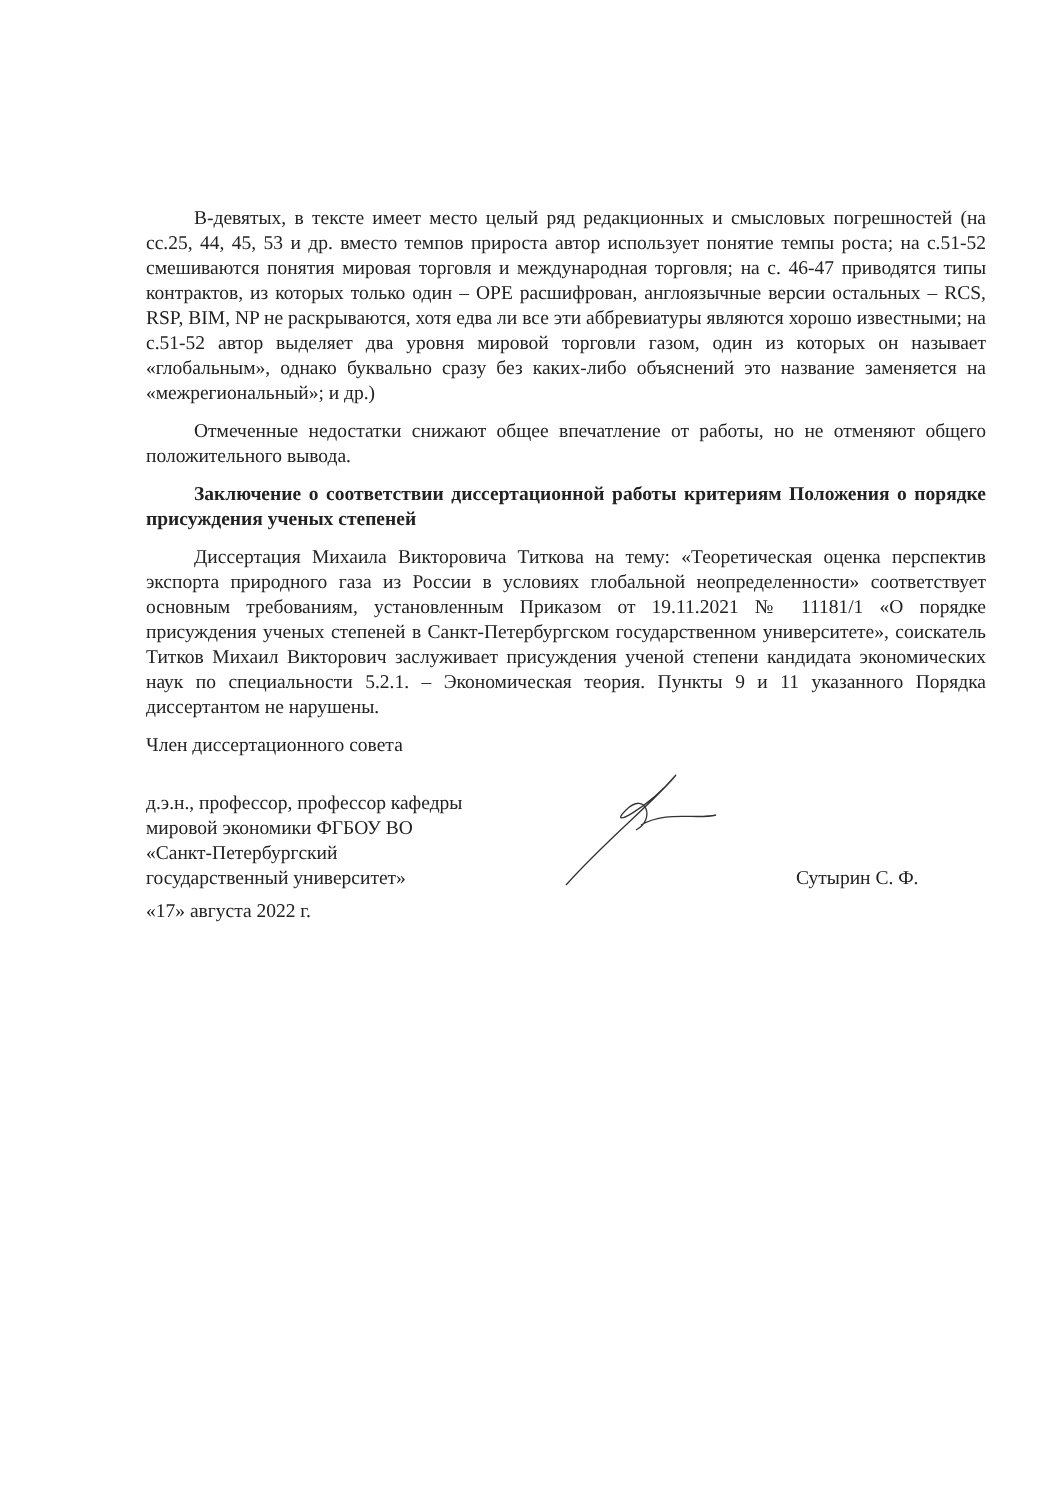В-девятых, в тексте имеет место целый ряд редакционных и смысловых погрешностей (на сс.25, 44, 45, 53 и др. вместо темпов прироста автор использует понятие темпы роста; на с.51-52 смешиваются понятия мировая торговля и международная торговля; на с. 46-47 приводятся типы контрактов, из которых только один – OPE расшифрован, англоязычные версии остальных – RCS, RSP, BIM, NP не раскрываются, хотя едва ли все эти аббревиатуры являются хорошо известными; на с.51-52 автор выделяет два уровня мировой торговли газом, один из которых он называет «глобальным», однако буквально сразу без каких-либо объяснений это название заменяется на «межрегиональный»; и др.)
Отмеченные недостатки снижают общее впечатление от работы, но не отменяют общего положительного вывода.
Заключение о соответствии диссертационной работы критериям Положения о порядке присуждения ученых степеней
Диссертация Михаила Викторовича Титкова на тему: «Теоретическая оценка перспектив экспорта природного газа из России в условиях глобальной неопределенности» соответствует основным требованиям, установленным Приказом от 19.11.2021 № 11181/1 «О порядке присуждения ученых степеней в Санкт-Петербургском государственном университете», соискатель Титков Михаил Викторович заслуживает присуждения ученой степени кандидата экономических наук по специальности 5.2.1. – Экономическая теория. Пункты 9 и 11 указанного Порядка диссертантом не нарушены.
Член диссертационного совета
д.э.н., профессор, профессор кафедры
мировой экономики ФГБОУ ВО
«Санкт-Петербургский
государственный университет»
Сутырин С. Ф.
«17» августа 2022 г.